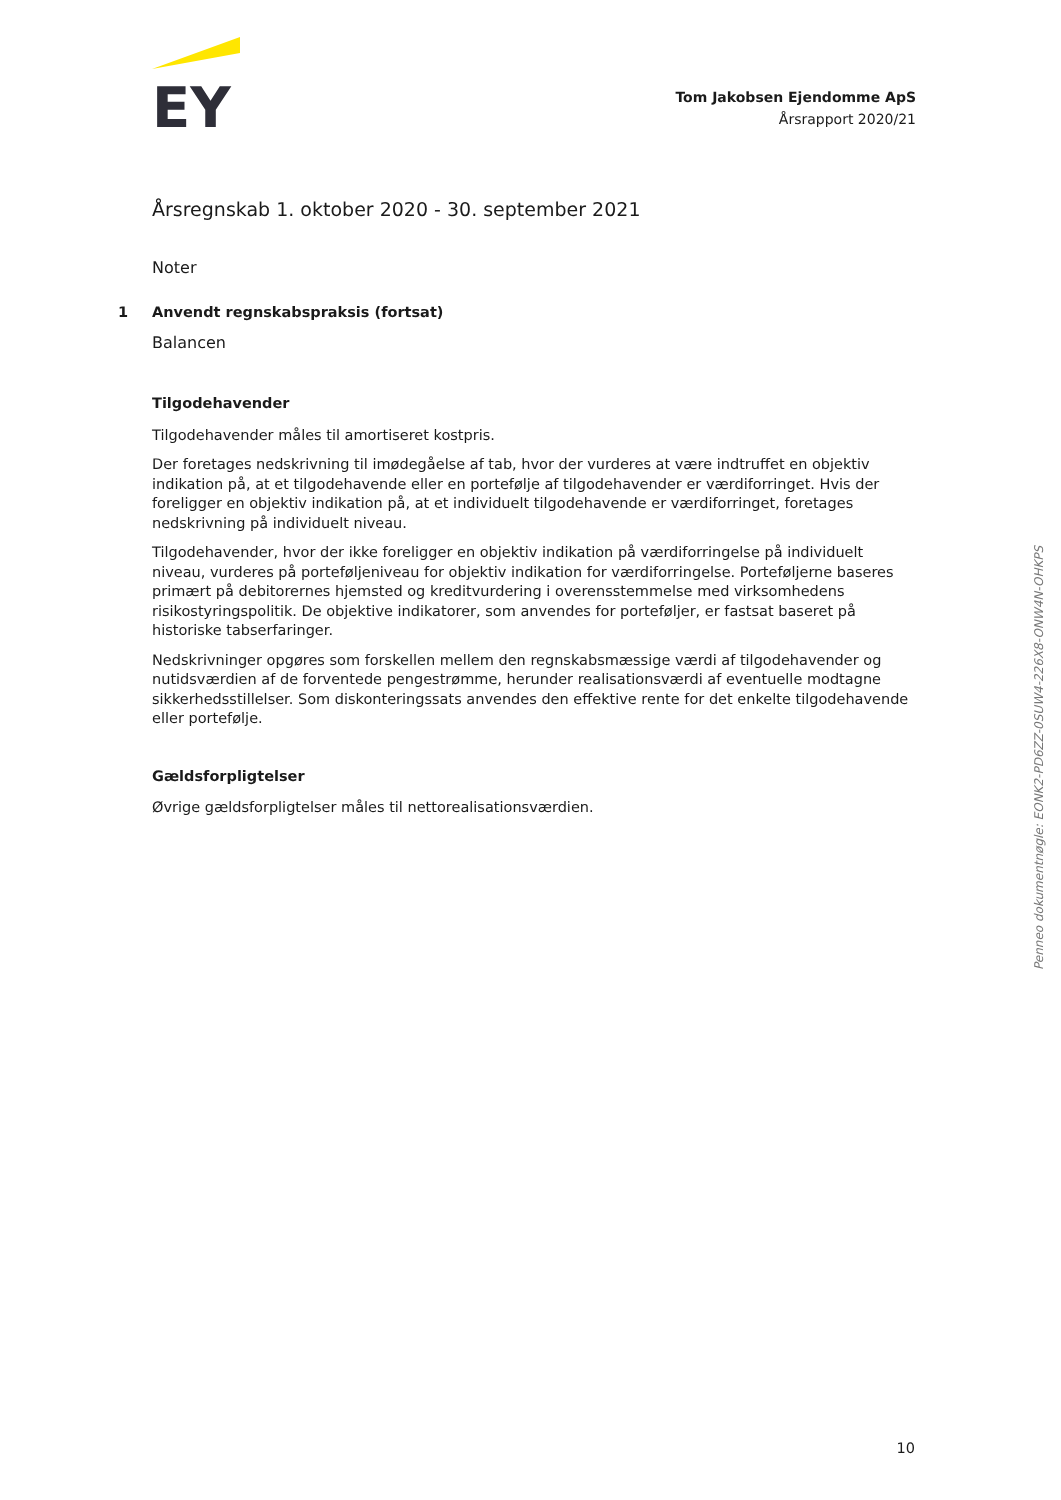EY
Tom Jakobsen Ejendomme ApS
Årsrapport 2020/21
Årsregnskab 1. oktober 2020 - 30. september 2021
Noter
1 Anvendt regnskabspraksis (fortsat)
Balancen
Tilgodehavender
Tilgodehavender måles til amortiseret kostpris.
Der foretages nedskrivning til imødegåelse af tab, hvor der vurderes at være indtruffet en objektiv indikation på, at et tilgodehavende eller en portefølje af tilgodehavender er værdiforringet. Hvis der foreligger en objektiv indikation på, at et individuelt tilgodehavende er værdiforringet, foretages nedskrivning på individuelt niveau.
Tilgodehavender, hvor der ikke foreligger en objektiv indikation på værdiforringelse på individuelt niveau, vurderes på porteføljeniveau for objektiv indikation for værdiforringelse. Porteføljerne baseres primært på debitorernes hjemsted og kreditvurdering i overensstemmelse med virksomhedens risikostyringspolitik. De objektive indikatorer, som anvendes for porteføljer, er fastsat baseret på historiske tabserfaringer.
Nedskrivninger opgøres som forskellen mellem den regnskabsmæssige værdi af tilgodehavender og nutidsværdien af de forventede pengestrømme, herunder realisationsværdi af eventuelle modtagne sikkerhedsstillelser. Som diskonteringssats anvendes den effektive rente for det enkelte tilgodehavende eller portefølje.
Gældsforpligtelser
Øvrige gældsforpligtelser måles til nettorealisationsværdien.
Penneo dokumentnøgle: EONK2-PD6ZZ-0SUW4-226X8-ONW4N-OHKPS
10